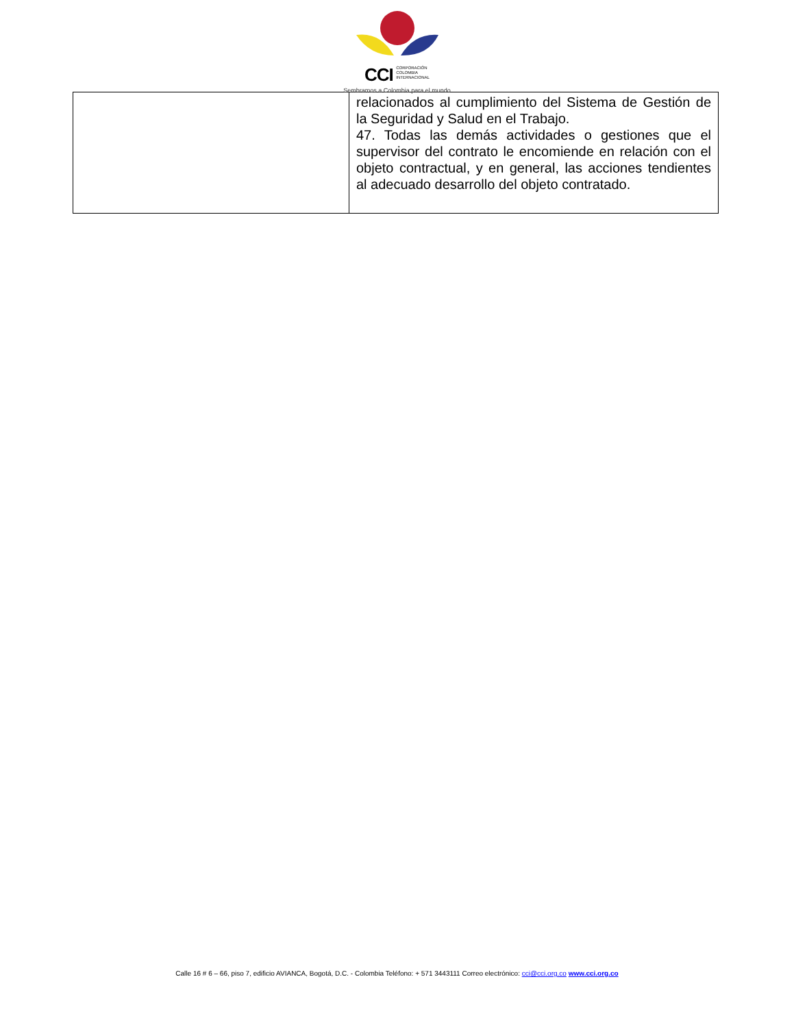CCI CORPORACIÓN
COLOMBIA
INTERNACIONAL
Sembramos a Colombia para el mundo
| | relacionados al cumplimiento del Sistema de Gestión de la Seguridad y Salud en el Trabajo. 47. Todas las demás actividades o gestiones que el supervisor del contrato le encomiende en relación con el objeto contractual, y en general, las acciones tendientes al adecuado desarrollo del objeto contratado. |
Calle 16 # 6 – 66, piso 7, edificio AVIANCA, Bogotá, D.C. - Colombia Teléfono: + 571 3443111 Correo electrónico: cci@cci.org.co www.cci.org.co